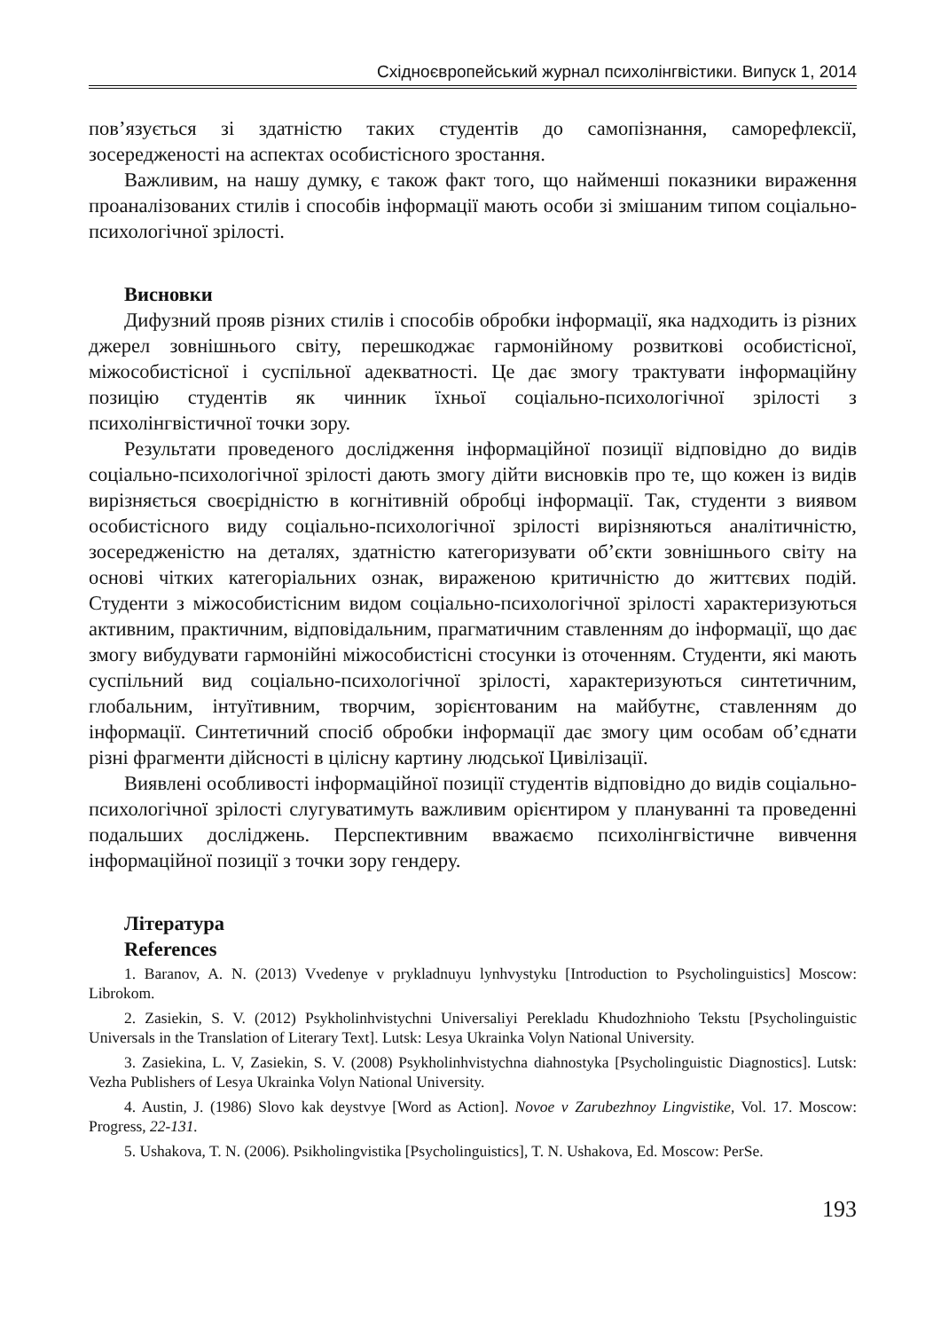Східноєвропейський журнал психолінгвістики. Випуск 1, 2014
пов’язується зі здатністю таких студентів до самопізнання, саморефлексії, зосередженості на аспектах особистісного зростання.
Важливим, на нашу думку, є також факт того, що найменші показники вираження проаналізованих стилів і способів інформації мають особи зі змішаним типом соціально-психологічної зрілості.
Висновки
Дифузний прояв різних стилів і способів обробки інформації, яка надходить із різних джерел зовнішнього світу, перешкоджає гармонійному розвиткові особистісної, міжособистісної і суспільної адекватності. Це дає змогу трактувати інформаційну позицію студентів як чинник їхньої соціально-психологічної зрілості з психолінгвістичної точки зору.
Результати проведеного дослідження інформаційної позиції відповідно до видів соціально-психологічної зрілості дають змогу дійти висновків про те, що кожен із видів вирізняється своєрідністю в когнітивній обробці інформації. Так, студенти з виявом особистісного виду соціально-психологічної зрілості вирізняються аналітичністю, зосередженістю на деталях, здатністю категоризувати об’єкти зовнішнього світу на основі чітких категоріальних ознак, вираженою критичністю до життєвих подій. Студенти з міжособистісним видом соціально-психологічної зрілості характеризуються активним, практичним, відповідальним, прагматичним ставленням до інформації, що дає змогу вибудувати гармонійні міжособистісні стосунки із оточенням. Студенти, які мають суспільний вид соціально-психологічної зрілості, характеризуються синтетичним, глобальним, інтуїтивним, творчим, зорієнтованим на майбутнє, ставленням до інформації. Синтетичний спосіб обробки інформації дає змогу цим особам об’єднати різні фрагменти дійсності в цілісну картину людської Цивілізації.
Виявлені особливості інформаційної позиції студентів відповідно до видів соціально-психологічної зрілості слугуватимуть важливим орієнтиром у плануванні та проведенні подальших досліджень. Перспективним вважаємо психолінгвістичне вивчення інформаційної позиції з точки зору гендеру.
Література
References
1. Baranov, A. N. (2013) Vvedenye v prykladnuyu lynhvystyku [Introduction to Psycholinguistics] Moscow: Librokom.
2. Zasiekin, S. V. (2012) Psykholinhvistychni Universaliyi Perekladu Khudozhnioho Tekstu [Psycholinguistic Universals in the Translation of Literary Text]. Lutsk: Lesya Ukrainka Volyn National University.
3. Zasiekina, L. V, Zasiekin, S. V. (2008) Psykholinhvistychna diahnostyka [Psycholinguistic Diagnostics]. Lutsk: Vezha Publishers of Lesya Ukrainka Volyn National University.
4. Austin, J. (1986) Slovo kak deystvye [Word as Action]. Novoe v Zarubezhnoy Lingvistike, Vol. 17. Moscow: Progress, 22-131.
5. Ushakova, T. N. (2006). Psikholingvistika [Psycholinguistics], T. N. Ushakova, Ed. Moscow: PerSe.
193